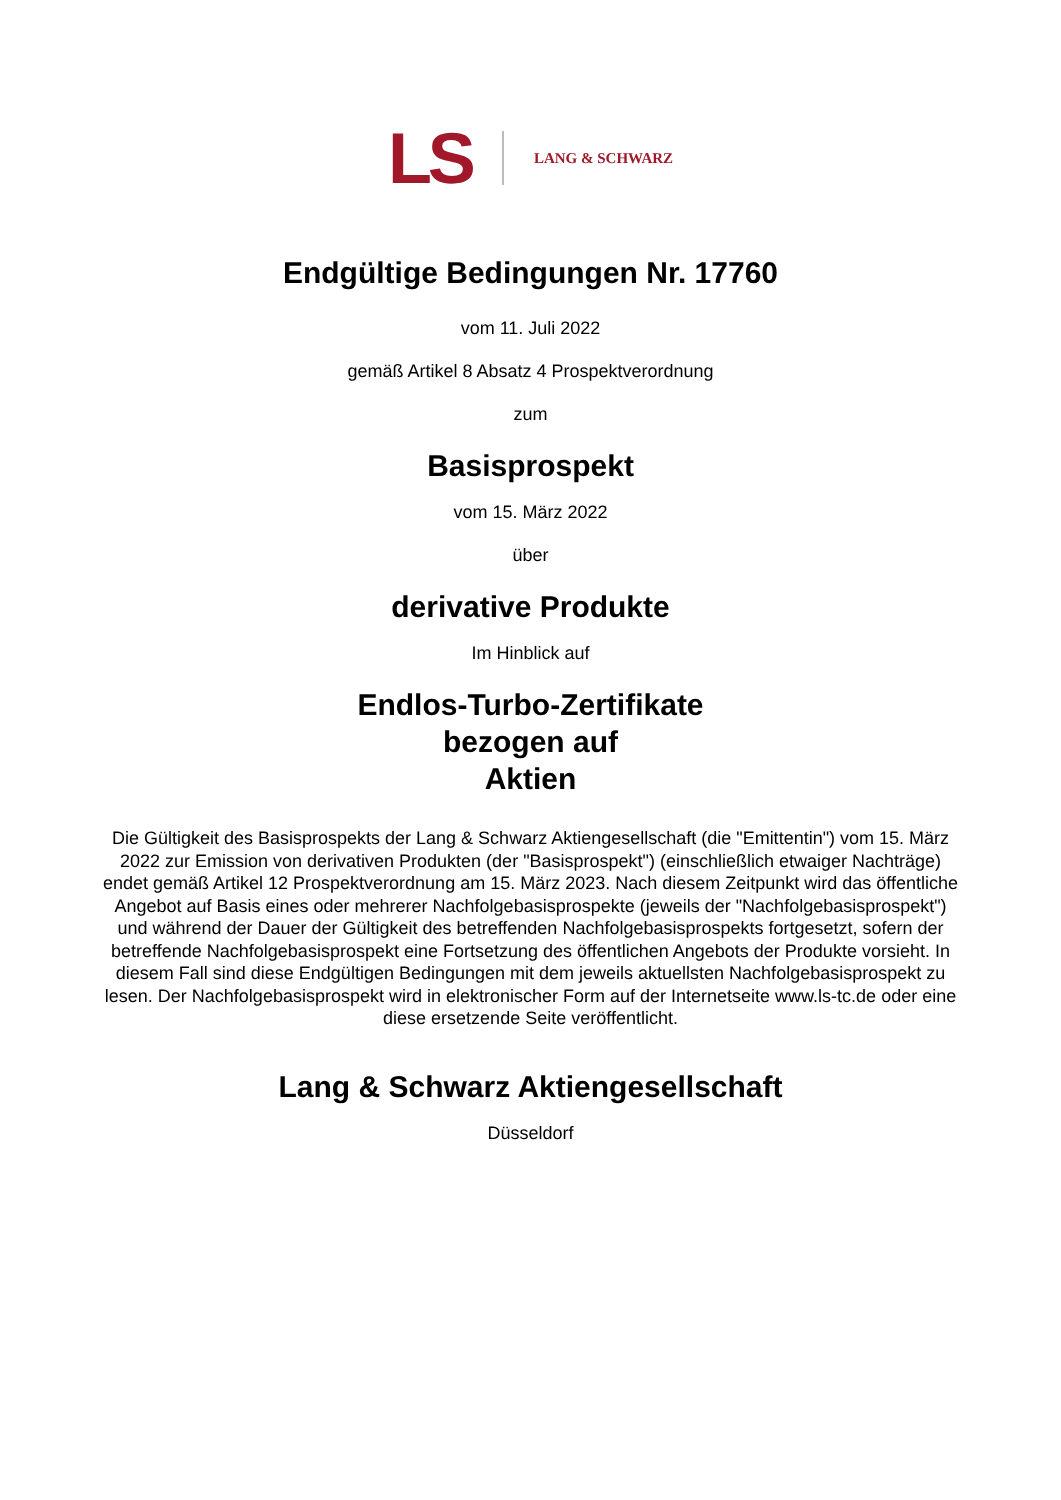LS LANG & SCHWARZ
Endgültige Bedingungen Nr. 17760
vom 11. Juli 2022
gemäß Artikel 8 Absatz 4 Prospektverordnung
zum
Basisprospekt
vom 15. März 2022
über
derivative Produkte
Im Hinblick auf
Endlos-Turbo-Zertifikate
bezogen auf
Aktien
Die Gültigkeit des Basisprospekts der Lang & Schwarz Aktiengesellschaft (die "Emittentin") vom 15. März 2022 zur Emission von derivativen Produkten (der "Basisprospekt") (einschließlich etwaiger Nachträge) endet gemäß Artikel 12 Prospektverordnung am 15. März 2023. Nach diesem Zeitpunkt wird das öffentliche Angebot auf Basis eines oder mehrerer Nachfolgebasisprospekte (jeweils der "Nachfolgebasisprospekt") und während der Dauer der Gültigkeit des betreffenden Nachfolgebasisprospekts fortgesetzt, sofern der betreffende Nachfolgebasisprospekt eine Fortsetzung des öffentlichen Angebots der Produkte vorsieht. In diesem Fall sind diese Endgültigen Bedingungen mit dem jeweils aktuellsten Nachfolgebasisprospekt zu lesen. Der Nachfolgebasisprospekt wird in elektronischer Form auf der Internetseite www.ls-tc.de oder eine diese ersetzende Seite veröffentlicht.
Lang & Schwarz Aktiengesellschaft
Düsseldorf